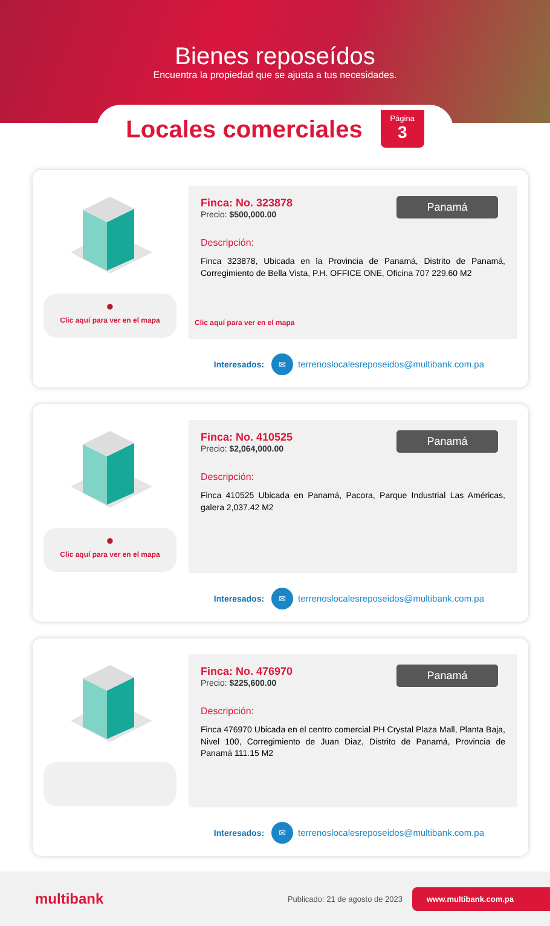Bienes reposeídos
Encuentra la propiedad que se ajusta a tus necesidades.
Locales comerciales
Página
3
●
Clic aquí para ver en el mapa
Finca: No. 323878
Panamá
Precio: $500,000.00
Descripción:
Finca 323878, Ubicada en la Provincia de Panamá, Distrito de Panamá, Corregimiento de Bella Vista, P.H. OFFICE ONE, Oficina 707 229.60 M2
Clic aquí para ver en el mapa
Interesados: ✉ terrenoslocalesreposeidos@multibank.com.pa
●
Clic aquí para ver en el mapa
Finca: No. 410525
Panamá
Precio: $2,064,000.00
Descripción:
Finca 410525 Ubicada en Panamá, Pacora, Parque Industrial Las Américas, galera 2,037.42 M2
Interesados: ✉ terrenoslocalesreposeidos@multibank.com.pa
Finca: No. 476970
Panamá
Precio: $225,600.00
Descripción:
Finca 476970 Ubicada en el centro comercial PH Crystal Plaza Mall, Planta Baja, Nivel 100, Corregimiento de Juan Diaz, Distrito de Panamá, Provincia de Panamá 111.15 M2
Interesados: ✉ terrenoslocalesreposeidos@multibank.com.pa
multibank Publicado: 21 de agosto de 2023 www.multibank.com.pa